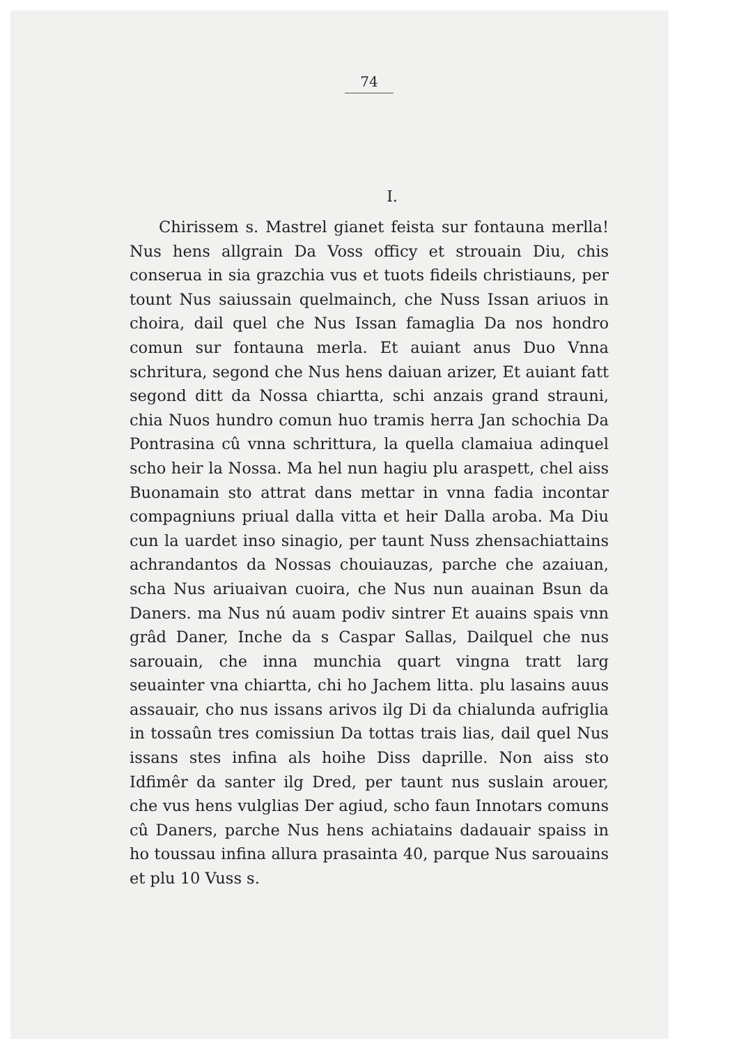74
I.
Chirissem s. Mastrel gianet feista sur fontauna merlla! Nus hens allgrain Da Voss officy et strouain Diu, chis conserua in sia grazchia vus et tuots fideils christiauns, per tount Nus saiussain quelmainch, che Nuss Issan ariuos in choira, dail quel che Nus Issan famaglia Da nos hondro comun sur fontauna merla. Et auiant anus Duo Vnna schritura, segond che Nus hens daiuan arizer, Et auiant fatt segond ditt da Nossa chiartta, schi anzais grand strauni, chia Nuos hundro comun huo tramis herra Jan schochia Da Pontrasina cû vnna schrittura, la quella clamaiua adinquel scho heir la Nossa. Ma hel nun hagiu plu araspett, chel aiss Buonamain sto attrat dans mettar in vnna fadia incontar compagniuns priual dalla vitta et heir Dalla aroba. Ma Diu cun la uardet inso sinagio, per taunt Nuss zhensachiattains achrandantos da Nossas chouiauzas, parche che azaiuan, scha Nus ariuaivan cuoira, che Nus nun auainan Bsun da Daners. ma Nus nú auam podiv sintrer Et auains spais vnn grâd Daner, Inche da s Caspar Sallas, Dailquel che nus sarouain, che inna munchia quart vingna tratt larg seuainter vna chiartta, chi ho Jachem litta. plu lasains auus assauair, cho nus issans arivos ilg Di da chialunda aufriglia in tossaûn tres comissiun Da tottas trais lias, dail quel Nus issans stes infina als hoihe Diss daprille. Non aiss sto Idfimêr da santer ilg Dred, per taunt nus suslain arouer, che vus hens vulglias Der agiud, scho faun Innotars comuns cû Daners, parche Nus hens achiatains dadauair spaiss in ho toussau infina allura prasainta 40, parque Nus sarouains et plu 10 Vuss s.